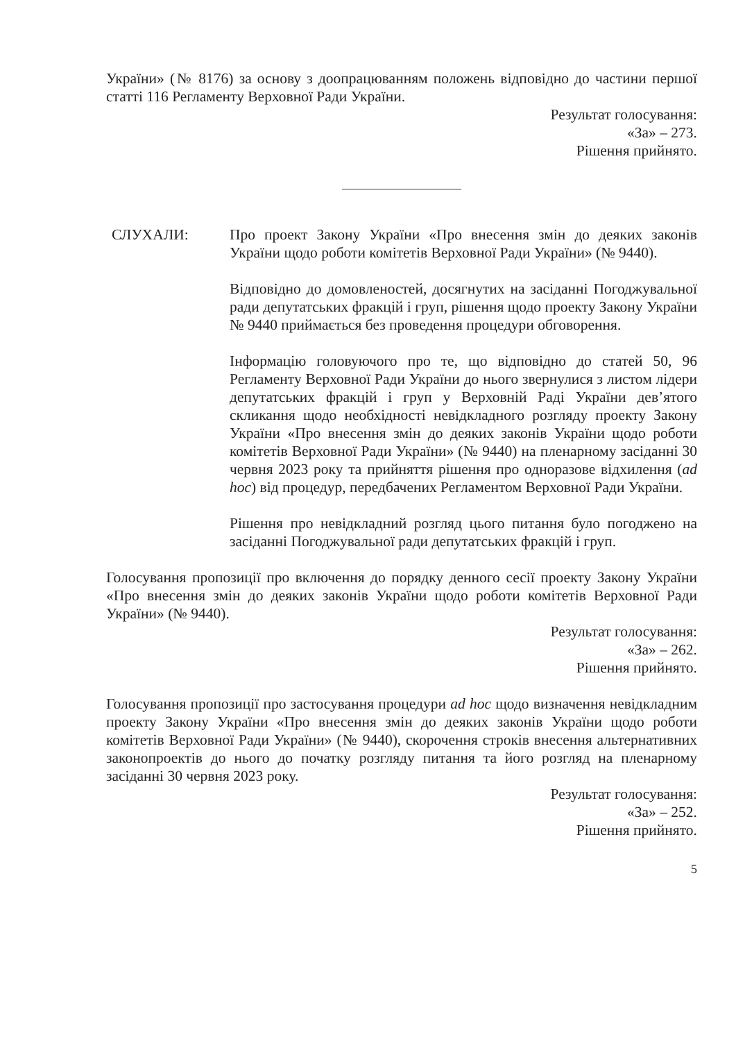України» (№ 8176) за основу з доопрацюванням положень відповідно до частини першої статті 116 Регламенту Верховної Ради України.
Результат голосування:
«За» – 273.
Рішення прийнято.
СЛУХАЛИ: Про проект Закону України «Про внесення змін до деяких законів України щодо роботи комітетів Верховної Ради України» (№ 9440).
Відповідно до домовленостей, досягнутих на засіданні Погоджувальної ради депутатських фракцій і груп, рішення щодо проекту Закону України № 9440 приймається без проведення процедури обговорення.
Інформацію головуючого про те, що відповідно до статей 50, 96 Регламенту Верховної Ради України до нього звернулися з листом лідери депутатських фракцій і груп у Верховній Раді України дев’ятого скликання щодо необхідності невідкладного розгляду проекту Закону України «Про внесення змін до деяких законів України щодо роботи комітетів Верховної Ради України» (№ 9440) на пленарному засіданні 30 червня 2023 року та прийняття рішення про одноразове відхилення (ad hoc) від процедур, передбачених Регламентом Верховної Ради України.
Рішення про невідкладний розгляд цього питання було погоджено на засіданні Погоджувальної ради депутатських фракцій і груп.
Голосування пропозиції про включення до порядку денного сесії проекту Закону України «Про внесення змін до деяких законів України щодо роботи комітетів Верховної Ради України» (№ 9440).
Результат голосування:
«За» – 262.
Рішення прийнято.
Голосування пропозиції про застосування процедури ad hoc щодо визначення невідкладним проекту Закону України «Про внесення змін до деяких законів України щодо роботи комітетів Верховної Ради України» (№ 9440), скорочення строків внесення альтернативних законопроектів до нього до початку розгляду питання та його розгляд на пленарному засіданні 30 червня 2023 року.
Результат голосування:
«За» – 252.
Рішення прийнято.
5